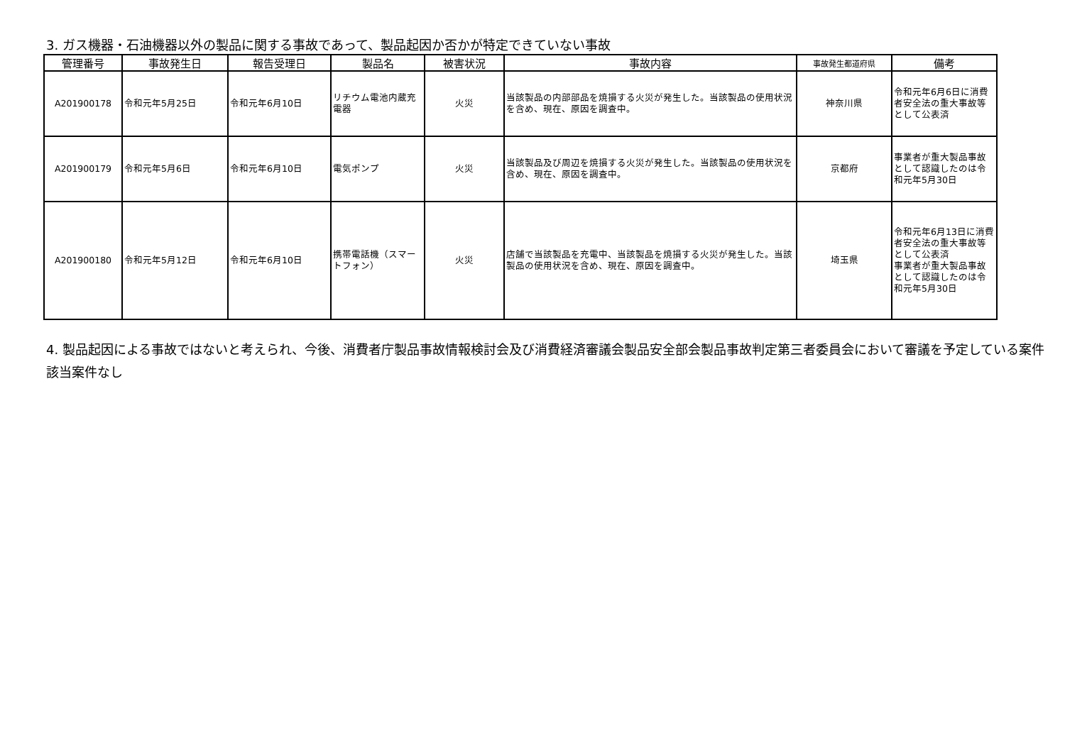3. ガス機器・石油機器以外の製品に関する事故であって、製品起因か否かが特定できていない事故
| 管理番号 | 事故発生日 | 報告受理日 | 製品名 | 被害状況 | 事故内容 | 事故発生都道府県 | 備考 |
| --- | --- | --- | --- | --- | --- | --- | --- |
| A201900178 | 令和元年5月25日 | 令和元年6月10日 | リチウム電池内蔵充電器 | 火災 | 当該製品の内部部品を焼損する火災が発生した。当該製品の使用状況を含め、現在、原因を調査中。 | 神奈川県 | 令和元年6月6日に消費者安全法の重大事故等として公表済 |
| A201900179 | 令和元年5月6日 | 令和元年6月10日 | 電気ポンプ | 火災 | 当該製品及び周辺を焼損する火災が発生した。当該製品の使用状況を含め、現在、原因を調査中。 | 京都府 | 事業者が重大製品事故として認識したのは令和元年5月30日 |
| A201900180 | 令和元年5月12日 | 令和元年6月10日 | 携帯電話機（スマートフォン） | 火災 | 店舗で当該製品を充電中、当該製品を焼損する火災が発生した。当該製品の使用状況を含め、現在、原因を調査中。 | 埼玉県 | 令和元年6月13日に消費者安全法の重大事故等として公表済 事業者が重大製品事故として認識したのは令和元年5月30日 |
4. 製品起因による事故ではないと考えられ、今後、消費者庁製品事故情報検討会及び消費経済審議会製品安全部会製品事故判定第三者委員会において審議を予定している案件
該当案件なし